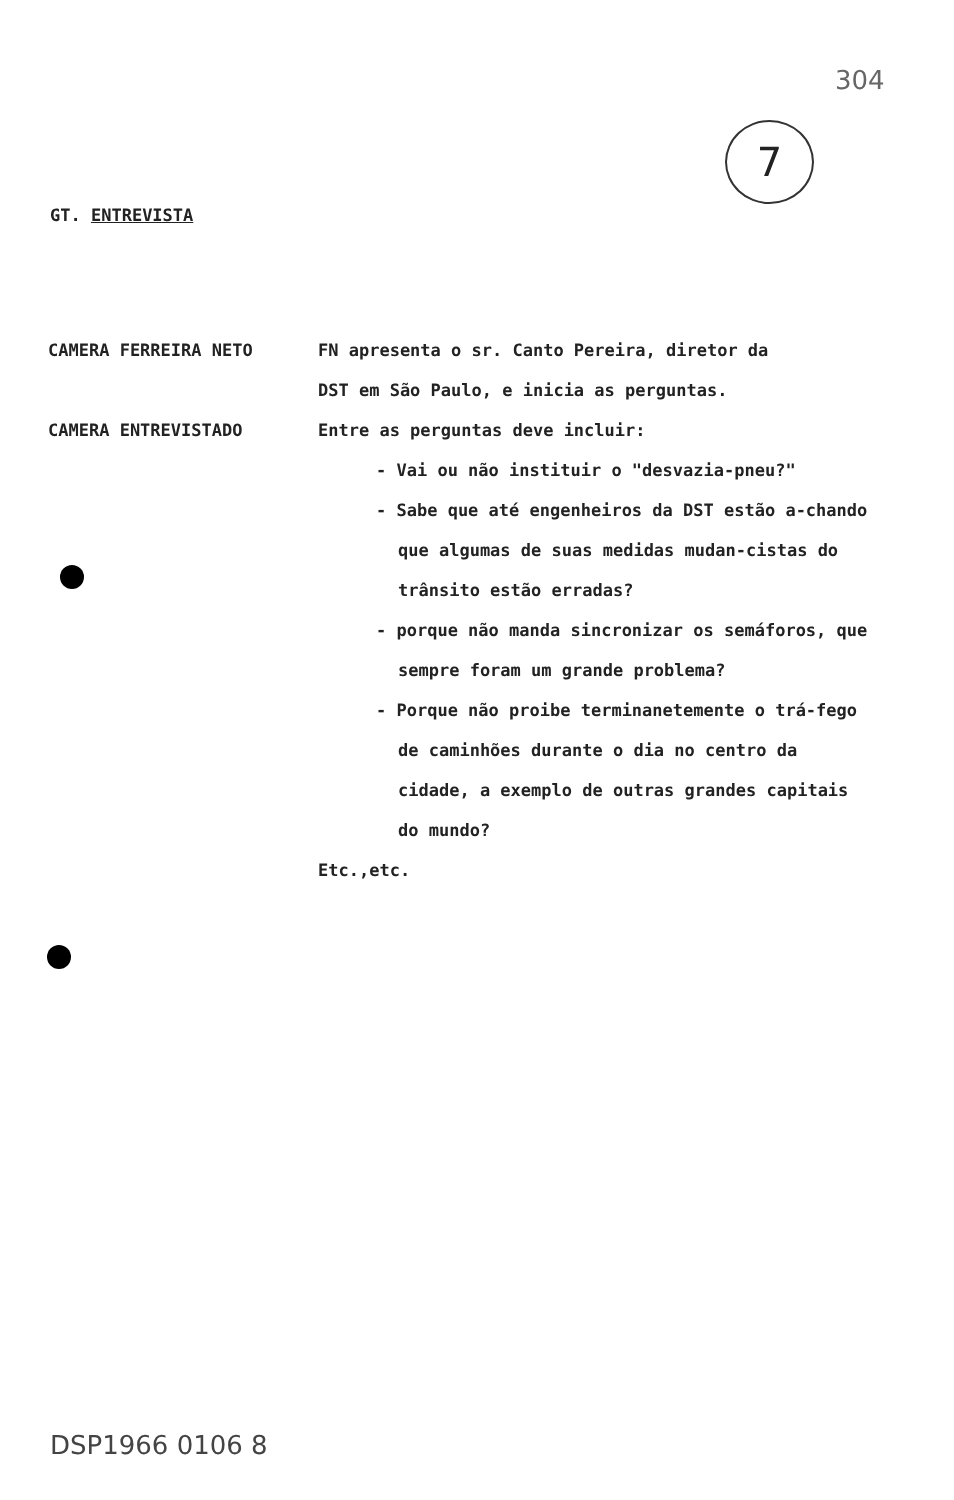304
7
GT. ENTREVISTA
CAMERA FERREIRA NETO FN apresenta o sr. Canto Pereira, diretor da
DST em São Paulo, e inicia as perguntas.
CAMERA ENTREVISTADO Entre as perguntas deve incluir:
- Vai ou não instituir o "desvazia-pneu?"
- Sabe que até engenheiros da DST estão a-chando que algumas de suas medidas mudan-cistas do trânsito estão erradas?
- porque não manda sincronizar os semáforos, que sempre foram um grande problema?
- Porque não proibe terminanetemente o trá-fego de caminhões durante o dia no centro da cidade, a exemplo de outras grandes capitais do mundo?
Etc.,etc.
DSP1966 0106 8